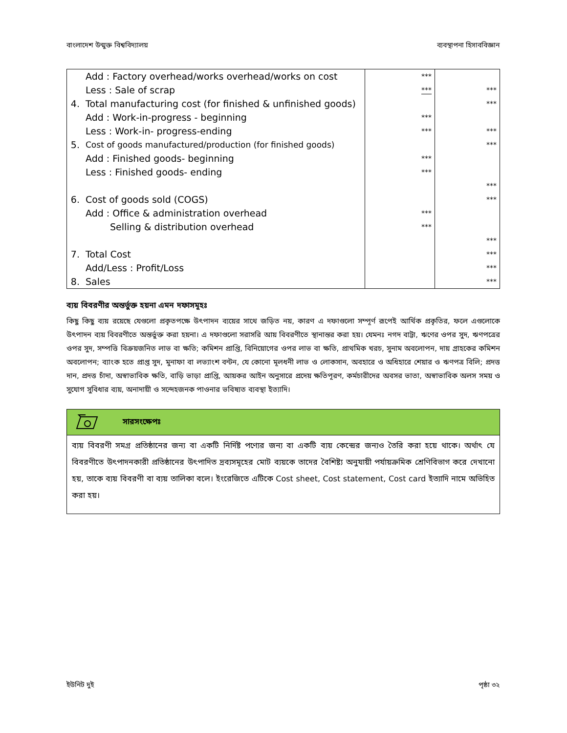বাংলাদেশ উন্মুক্ত বিশ্ববিদ্যালয় ব্যবস্থাপনা হিসাববিজ্ঞান
| | Add : Factory overhead/works overhead/works on cost | *** | |
| | Less : Sale of scrap | *** | *** |
| 4. | Total manufacturing cost (for finished & unfinished goods) | | *** |
| | Add : Work-in-progress - beginning | *** | |
| | Less : Work-in- progress-ending | *** | *** |
| 5. | Cost of goods manufactured/production (for finished goods) | | *** |
| | Add : Finished goods- beginning | *** | |
| | Less : Finished goods- ending | *** | |
| | | | *** |
| 6. | Cost of goods sold (COGS) | | *** |
| | Add : Office & administration overhead | *** | |
| | Selling & distribution overhead | *** | |
| | | | *** |
| 7. | Total Cost | | *** |
| | Add/Less : Profit/Loss | | *** |
| 8. | Sales | | *** |
ব্যয় বিবরণীর অন্তর্ভুক্ত হয়না এমন দফাসমূহঃ
কিছু কিছু ব্যয় রয়েছে যেগুলো প্রকৃতপক্ষে উৎপাদন ব্যয়ের সাথে জড়িত নয়, কারণ এ দফাগুলো সম্পূর্ণ রূপেই আর্থিক প্রকৃতির, ফলে এগুলোকে উৎপাদন ব্যয় বিবরণীতে অন্তর্ভুক্ত করা হয়না। এ দফাগুলো সরাসরি আয় বিবরণীতে স্থানান্তর করা হয়। যেমনঃ নগদ বাট্টা, ঋণের ওপর সুদ, ঋণপত্রের ওপর সুদ, সম্পত্তি বিক্রয়জনিত লাভ বা ক্ষতি; কমিশন প্রাপ্তি, বিনিয়োগের ওপর লাভ বা ক্ষতি, প্রাথমিক খরচ, সুনাম অবলোপন, দায় গ্রাহকের কমিশন অবলোপন; ব্যাংক হতে প্রাপ্ত সুদ, মুনাফা বা লভ্যাংশ বন্টন, যে কোনো মূলধনী লাভ ও লোকসান, অবহারে ও অধিহারে শেয়ার ও ঋণপত্র বিলি; প্রদত্ত দান, প্রদত্ত চাঁদা, অস্বাভাবিক ক্ষতি, বাড়ি ভাড়া প্রাপ্তি, আয়কর আইন অনুসারে প্রদেয় ক্ষতিপূরণ, কর্মচারীদের অবসর ভাতা, অস্বাভাবিক অলস সময় ও সুযোগ সুবিধার ব্যয়, অনাদায়ী ও সন্দেহজনক পাওনার ভবিষ্যত ব্যবস্থা ইত্যাদি।
সারসংক্ষেপঃ
ব্যয় বিবরণী সমগ্র প্রতিষ্ঠানের জন্য বা একটি নির্দিষ্ট পণ্যের জন্য বা একটি ব্যয় কেন্দ্রের জন্যও তৈরি করা হয়ে থাকে। অর্থাৎ যে বিবরণীতে উৎপাদনকারী প্রতিষ্ঠানের উৎপাদিত দ্রব্যসমূহের মোট ব্যয়কে তাদের বৈশিষ্ট্য অনুযায়ী পর্যায়ক্রমিক শ্রেণিবিভাগ করে দেখানো হয়, তাকে ব্যয় বিবরণী বা ব্যয় তালিকা বলে। ইংরেজিতে এটিকে Cost sheet, Cost statement, Cost card ইত্যাদি নামে অভিহিত করা হয়।
ইউনিট দুই পৃষ্ঠা ৩২